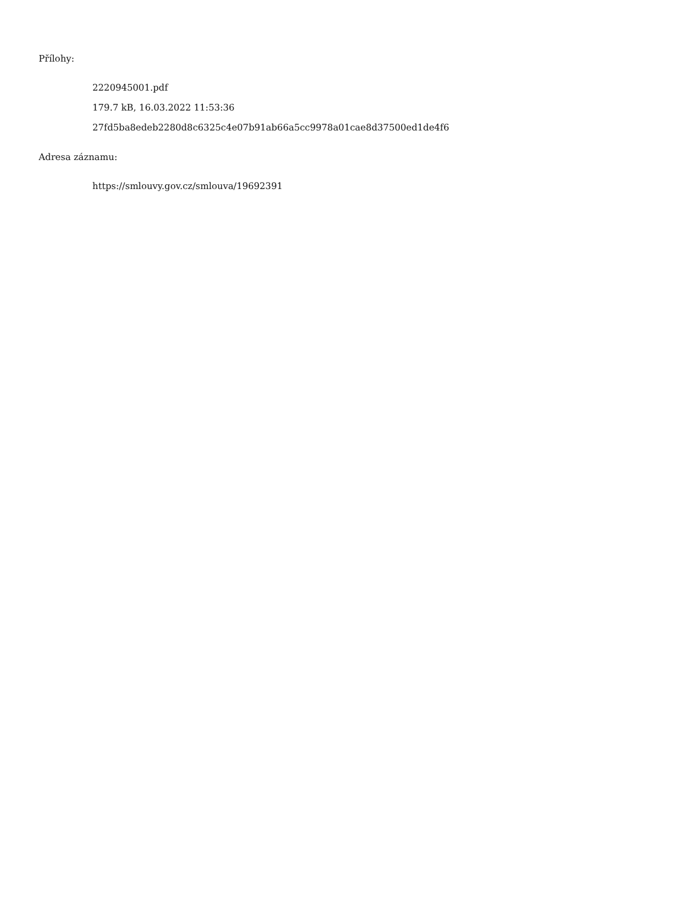Přílohy:
2220945001.pdf
179.7 kB, 16.03.2022 11:53:36
27fd5ba8edeb2280d8c6325c4e07b91ab66a5cc9978a01cae8d37500ed1de4f6
Adresa záznamu:
https://smlouvy.gov.cz/smlouva/19692391